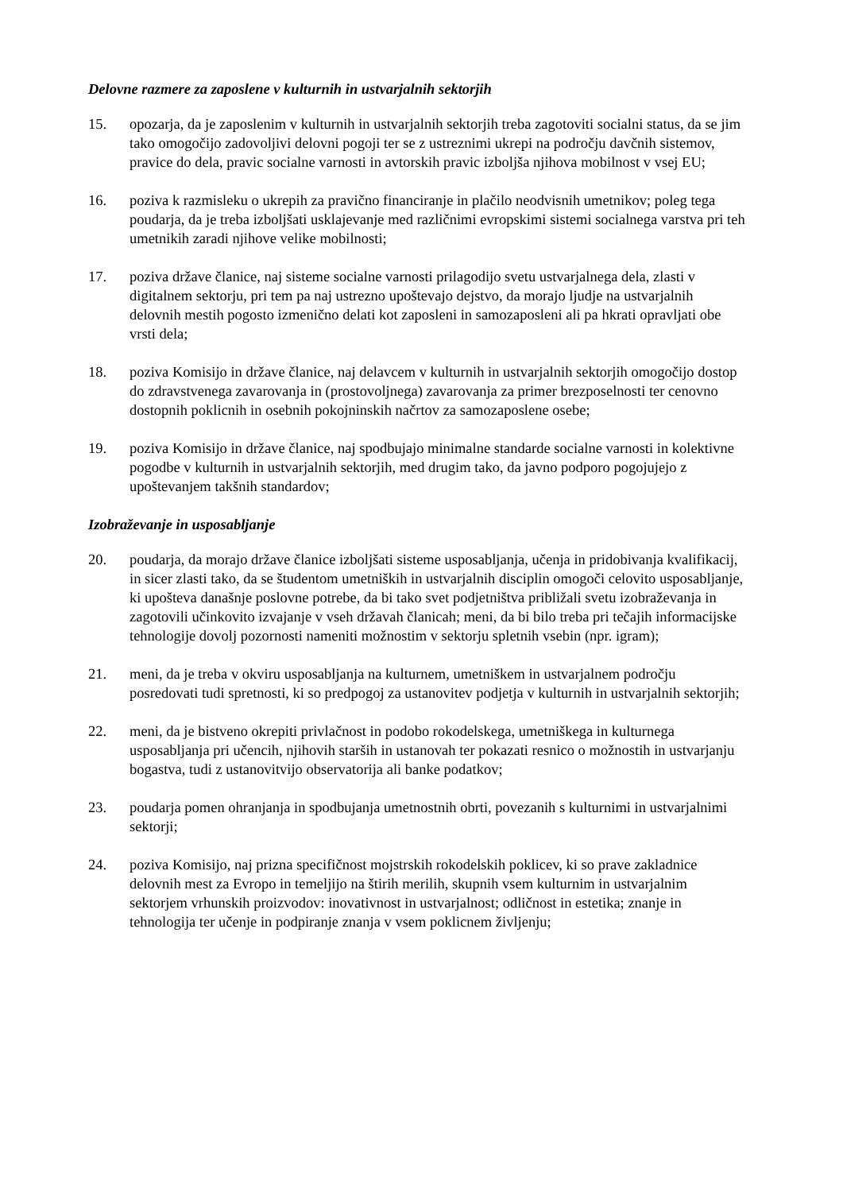Delovne razmere za zaposlene v kulturnih in ustvarjalnih sektorjih
15. opozarja, da je zaposlenim v kulturnih in ustvarjalnih sektorjih treba zagotoviti socialni status, da se jim tako omogočijo zadovoljivi delovni pogoji ter se z ustreznimi ukrepi na področju davčnih sistemov, pravice do dela, pravic socialne varnosti in avtorskih pravic izboljša njihova mobilnost v vsej EU;
16. poziva k razmisleku o ukrepih za pravično financiranje in plačilo neodvisnih umetnikov; poleg tega poudarja, da je treba izboljšati usklajevanje med različnimi evropskimi sistemi socialnega varstva pri teh umetnikih zaradi njihove velike mobilnosti;
17. poziva države članice, naj sisteme socialne varnosti prilagodijo svetu ustvarjalnega dela, zlasti v digitalnem sektorju, pri tem pa naj ustrezno upoštevajo dejstvo, da morajo ljudje na ustvarjalnih delovnih mestih pogosto izmenično delati kot zaposleni in samozaposleni ali pa hkrati opravljati obe vrsti dela;
18. poziva Komisijo in države članice, naj delavcem v kulturnih in ustvarjalnih sektorjih omogočijo dostop do zdravstvenega zavarovanja in (prostovoljnega) zavarovanja za primer brezposelnosti ter cenovno dostopnih poklicnih in osebnih pokojninskih načrtov za samozaposlene osebe;
19. poziva Komisijo in države članice, naj spodbujajo minimalne standarde socialne varnosti in kolektivne pogodbe v kulturnih in ustvarjalnih sektorjih, med drugim tako, da javno podporo pogojujejo z upoštevanjem takšnih standardov;
Izobraževanje in usposabljanje
20. poudarja, da morajo države članice izboljšati sisteme usposabljanja, učenja in pridobivanja kvalifikacij, in sicer zlasti tako, da se študentom umetniških in ustvarjalnih disciplin omogoči celovito usposabljanje, ki upošteva današnje poslovne potrebe, da bi tako svet podjetništva približali svetu izobraževanja in zagotovili učinkovito izvajanje v vseh državah članicah; meni, da bi bilo treba pri tečajih informacijske tehnologije dovolj pozornosti nameniti možnostim v sektorju spletnih vsebin (npr. igram);
21. meni, da je treba v okviru usposabljanja na kulturnem, umetniškem in ustvarjalnem področju posredovati tudi spretnosti, ki so predpogoj za ustanovitev podjetja v kulturnih in ustvarjalnih sektorjih;
22. meni, da je bistveno okrepiti privlačnost in podobo rokodelskega, umetniškega in kulturnega usposabljanja pri učencih, njihovih starših in ustanovah ter pokazati resnico o možnostih in ustvarjanju bogastva, tudi z ustanovitvijo observatorija ali banke podatkov;
23. poudarja pomen ohranjanja in spodbujanja umetnostnih obrti, povezanih s kulturnimi in ustvarjalnimi sektorji;
24. poziva Komisijo, naj prizna specifičnost mojstrskih rokodelskih poklicev, ki so prave zakladnice delovnih mest za Evropo in temeljijo na štirih merilih, skupnih vsem kulturnim in ustvarjalnim sektorjem vrhunskih proizvodov: inovativnost in ustvarjalnost; odličnost in estetika; znanje in tehnologija ter učenje in podpiranje znanja v vsem poklicnem življenju;